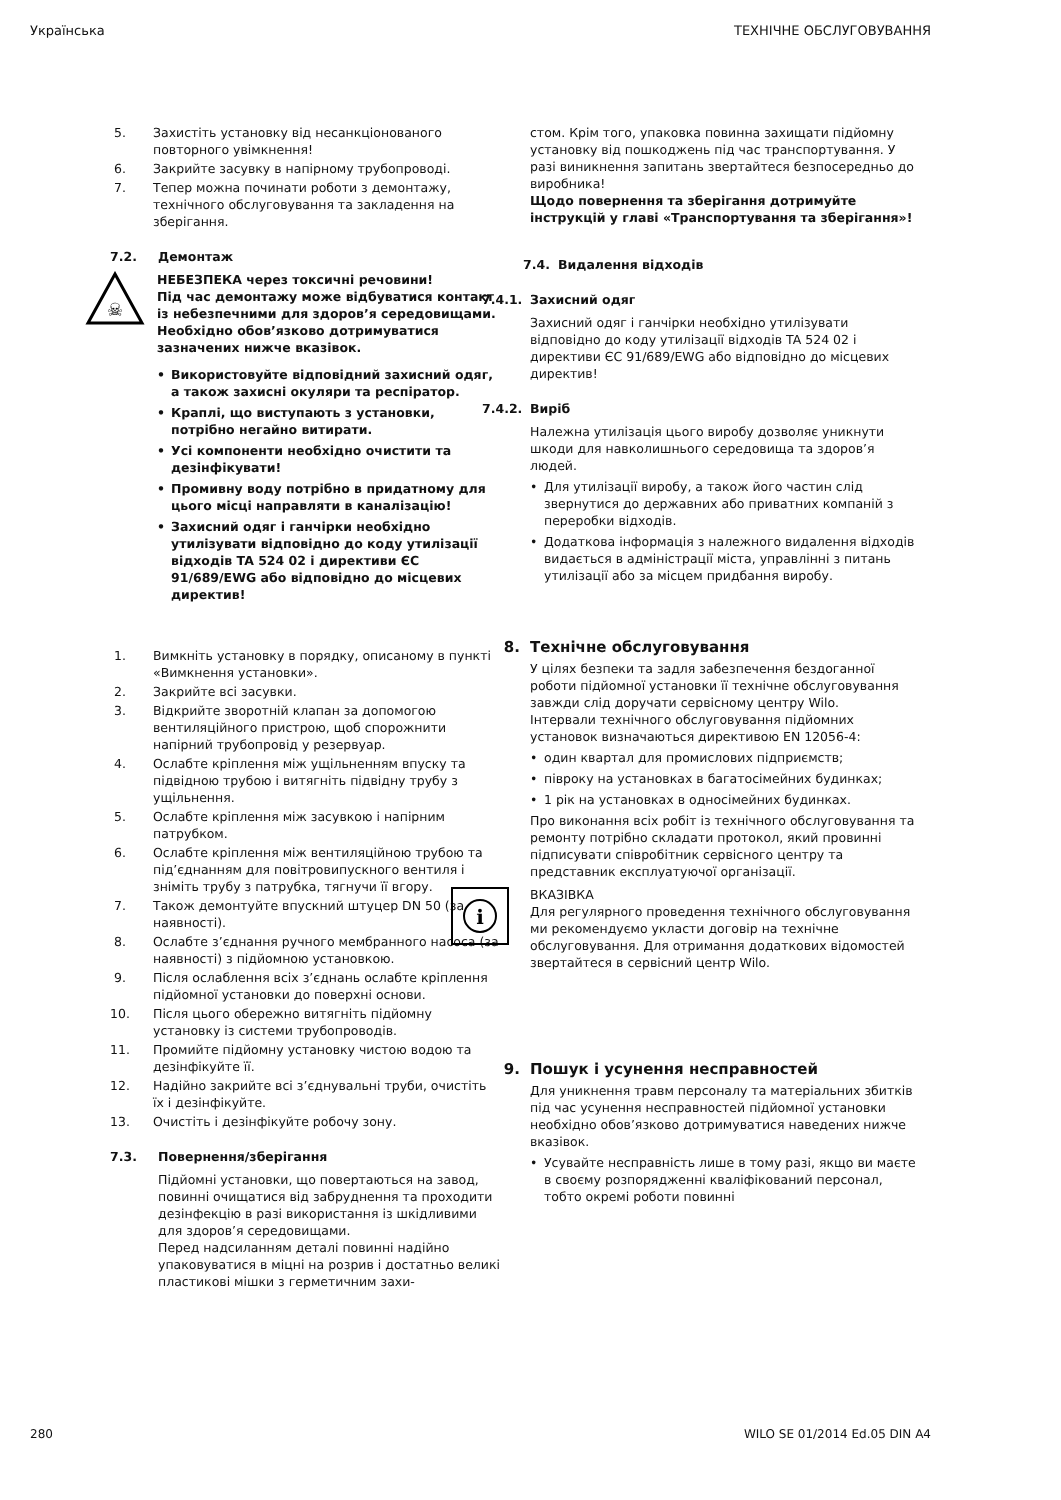Українська ТЕХНІЧНЕ ОБСЛУГОВУВАННЯ
5. Захистіть установку від несанкціонованого повторного увімкнення!
6. Закрийте засувку в напірному трубопроводі.
7. Тепер можна починати роботи з демонтажу, технічного обслуговування та закладення на зберігання.
7.2. Демонтаж
☠
НЕБЕЗПЕКА через токсичні речовини!
Під час демонтажу може відбуватися контакт із небезпечними для здоров’я середовищами. Необхідно обов’язково дотримуватися зазначених нижче вказівок.
• Використовуйте відповідний захисний одяг, а також захисні окуляри та респіратор.
• Краплі, що виступають з установки, потрібно негайно витирати.
• Усі компоненти необхідно очистити та дезінфікувати!
• Промивну воду потрібно в придатному для цього місці направляти в каналізацію!
• Захисний одяг і ганчірки необхідно утилізувати відповідно до коду утилізації відходів TA 524 02 і директиви ЄС 91/689/EWG або відповідно до місцевих директив!
1. Вимкніть установку в порядку, описаному в пункті «Вимкнення установки».
2. Закрийте всі засувки.
3. Відкрийте зворотній клапан за допомогою вентиляційного пристрою, щоб спорожнити напірний трубопровід у резервуар.
4. Ослабте кріплення між ущільненням впуску та підвідною трубою і витягніть підвідну трубу з ущільнення.
5. Ослабте кріплення між засувкою і напірним патрубком.
6. Ослабте кріплення між вентиляційною трубою та під’єднанням для повітровипускного вентиля і зніміть трубу з патрубка, тягнучи її вгору.
7. Також демонтуйте впускний штуцер DN 50 (за наявності).
8. Ослабте з’єднання ручного мембранного насоса (за наявності) з підйомною установкою.
9. Після ослаблення всіх з’єднань ослабте кріплення підйомної установки до поверхні основи.
10. Після цього обережно витягніть підйомну установку із системи трубопроводів.
11. Промийте підйомну установку чистою водою та дезінфікуйте її.
12. Надійно закрийте всі з’єднувальні труби, очистіть їх і дезінфікуйте.
13. Очистіть і дезінфікуйте робочу зону.
7.3. Повернення/зберігання
Підйомні установки, що повертаються на завод, повинні очищатися від забруднення та проходити дезінфекцію в разі використання із шкідливими для здоров’я середовищами.
Перед надсиланням деталі повинні надійно упаковуватися в міцні на розрив і достатньо великі пластикові мішки з герметичним захи-
стом. Крім того, упаковка повинна захищати підйомну установку від пошкоджень під час транспортування. У разі виникнення запитань звертайтеся безпосередньо до виробника!
Щодо повернення та зберігання дотримуйте інструкцій у главі «Транспортування та зберігання»!
7.4. Видалення відходів
7.4.1. Захисний одяг
Захисний одяг і ганчірки необхідно утилізувати відповідно до коду утилізації відходів TA 524 02 і директиви ЄС 91/689/EWG або відповідно до місцевих директив!
7.4.2. Виріб
Належна утилізація цього виробу дозволяє уникнути шкоди для навколишнього середовища та здоров’я людей.
• Для утилізації виробу, а також його частин слід звернутися до державних або приватних компаній з переробки відходів.
• Додаткова інформація з належного видалення відходів видається в адміністрації міста, управлінні з питань утилізації або за місцем придбання виробу.
8. Технічне обслуговування
У цілях безпеки та задля забезпечення бездоганної роботи підйомної установки її технічне обслуговування завжди слід доручати сервісному центру Wilo.
Інтервали технічного обслуговування підйомних установок визначаються директивою EN 12056-4:
• один квартал для промислових підприємств;
• півроку на установках в багатосімейних будинках;
• 1 рік на установках в односімейних будинках.
Про виконання всіх робіт із технічного обслуговування та ремонту потрібно складати протокол, який провинні підписувати співробітник сервісного центру та представник експлуатуючої організації.
i
ВКАЗІВКА
Для регулярного проведення технічного обслуговування ми рекомендуємо укласти договір на технічне обслуговування. Для отримання додаткових відомостей звертайтеся в сервісний центр Wilo.
9. Пошук і усунення несправностей
Для уникнення травм персоналу та матеріальних збитків під час усунення несправностей підйомної установки необхідно обов’язково дотримуватися наведених нижче вказівок.
• Усувайте несправність лише в тому разі, якщо ви маєте в своєму розпорядженні кваліфікований персонал, тобто окремі роботи повинні
280 WILO SE 01/2014 Ed.05 DIN A4